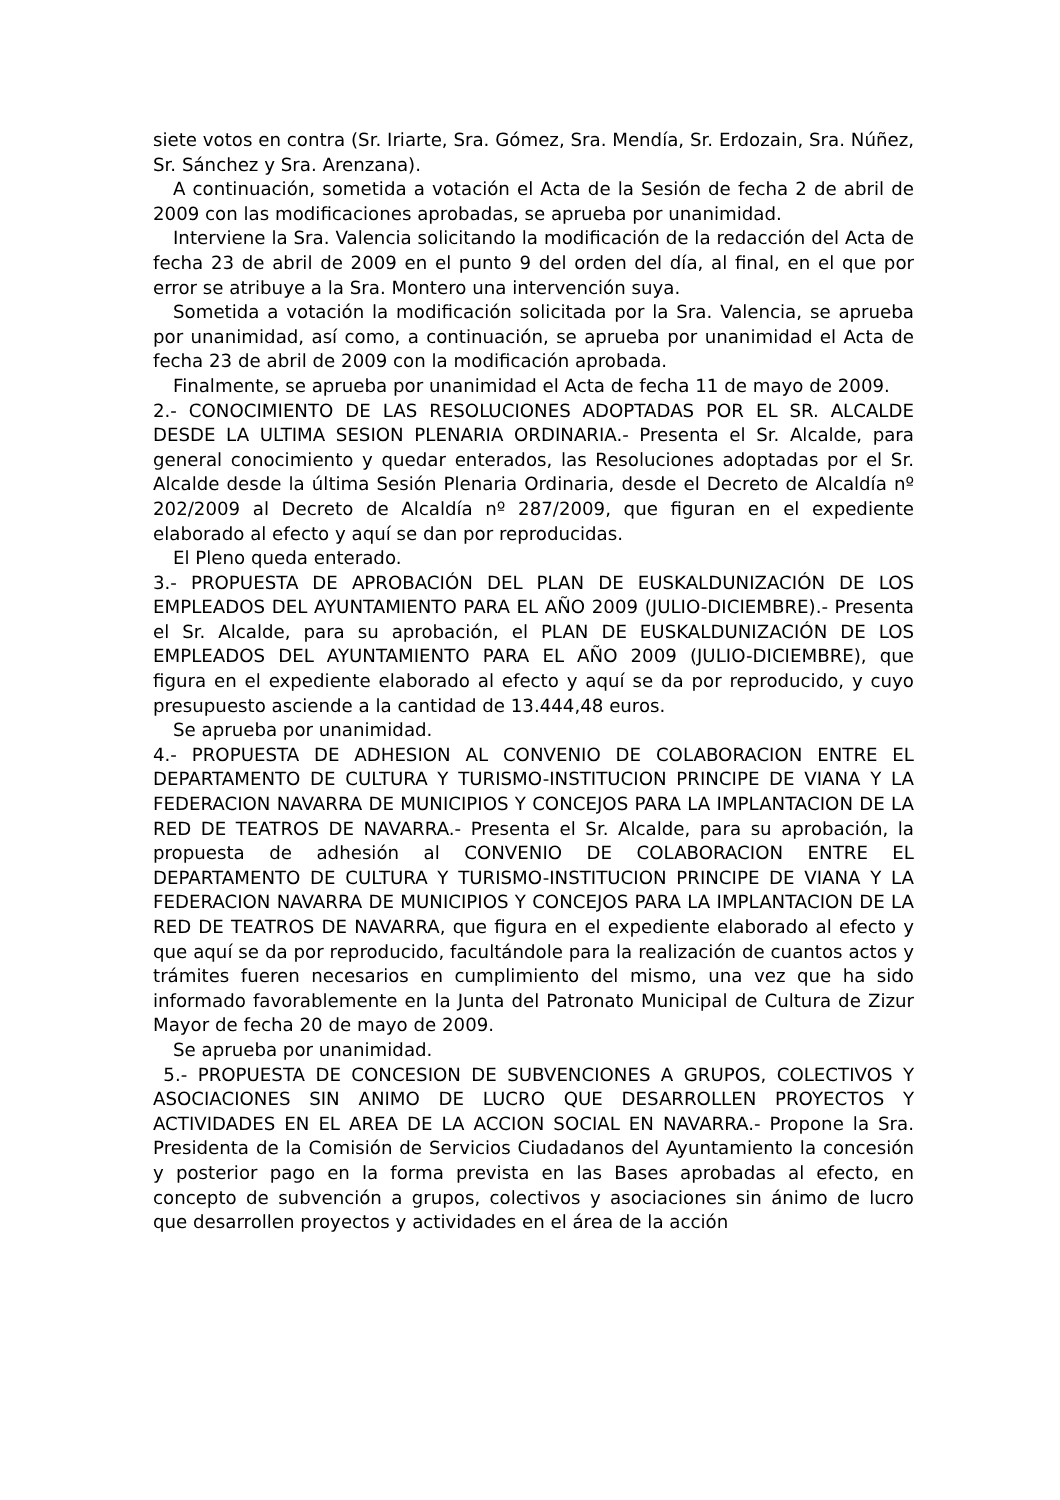siete votos en contra (Sr. Iriarte, Sra. Gómez, Sra. Mendía, Sr. Erdozain, Sra. Núñez, Sr. Sánchez y Sra. Arenzana).
A continuación, sometida a votación el Acta de la Sesión de fecha 2 de abril de 2009 con las modificaciones aprobadas, se aprueba por unanimidad.
Interviene la Sra. Valencia solicitando la modificación de la redacción del Acta de fecha 23 de abril de 2009 en el punto 9 del orden del día, al final, en el que por error se atribuye a la Sra. Montero una intervención suya.
Sometida a votación la modificación solicitada por la Sra. Valencia, se aprueba por unanimidad, así como, a continuación, se aprueba por unanimidad el Acta de fecha 23 de abril de 2009 con la modificación aprobada.
Finalmente, se aprueba por unanimidad el Acta de fecha 11 de mayo de 2009.
2.- CONOCIMIENTO DE LAS RESOLUCIONES ADOPTADAS POR EL SR. ALCALDE DESDE LA ULTIMA SESION PLENARIA ORDINARIA.- Presenta el Sr. Alcalde, para general conocimiento y quedar enterados, las Resoluciones adoptadas por el Sr. Alcalde desde la última Sesión Plenaria Ordinaria, desde el Decreto de Alcaldía nº 202/2009 al Decreto de Alcaldía nº 287/2009, que figuran en el expediente elaborado al efecto y aquí se dan por reproducidas.
El Pleno queda enterado.
3.- PROPUESTA DE APROBACIÓN DEL PLAN DE EUSKALDUNIZACIÓN DE LOS EMPLEADOS DEL AYUNTAMIENTO PARA EL AÑO 2009 (JULIO-DICIEMBRE).- Presenta el Sr. Alcalde, para su aprobación, el PLAN DE EUSKALDUNIZACIÓN DE LOS EMPLEADOS DEL AYUNTAMIENTO PARA EL AÑO 2009 (JULIO-DICIEMBRE), que figura en el expediente elaborado al efecto y aquí se da por reproducido, y cuyo presupuesto asciende a la cantidad de 13.444,48 euros.
Se aprueba por unanimidad.
4.- PROPUESTA DE ADHESION AL CONVENIO DE COLABORACION ENTRE EL DEPARTAMENTO DE CULTURA Y TURISMO-INSTITUCION PRINCIPE DE VIANA Y LA FEDERACION NAVARRA DE MUNICIPIOS Y CONCEJOS PARA LA IMPLANTACION DE LA RED DE TEATROS DE NAVARRA.- Presenta el Sr. Alcalde, para su aprobación, la propuesta de adhesión al CONVENIO DE COLABORACION ENTRE EL DEPARTAMENTO DE CULTURA Y TURISMO-INSTITUCION PRINCIPE DE VIANA Y LA FEDERACION NAVARRA DE MUNICIPIOS Y CONCEJOS PARA LA IMPLANTACION DE LA RED DE TEATROS DE NAVARRA, que figura en el expediente elaborado al efecto y que aquí se da por reproducido, facultándole para la realización de cuantos actos y trámites fueren necesarios en cumplimiento del mismo, una vez que ha sido informado favorablemente en la Junta del Patronato Municipal de Cultura de Zizur Mayor de fecha 20 de mayo de 2009.
Se aprueba por unanimidad.
5.- PROPUESTA DE CONCESION DE SUBVENCIONES A GRUPOS, COLECTIVOS Y ASOCIACIONES SIN ANIMO DE LUCRO QUE DESARROLLEN PROYECTOS Y ACTIVIDADES EN EL AREA DE LA ACCION SOCIAL EN NAVARRA.- Propone la Sra. Presidenta de la Comisión de Servicios Ciudadanos del Ayuntamiento la concesión y posterior pago en la forma prevista en las Bases aprobadas al efecto, en concepto de subvención a grupos, colectivos y asociaciones sin ánimo de lucro que desarrollen proyectos y actividades en el área de la acción